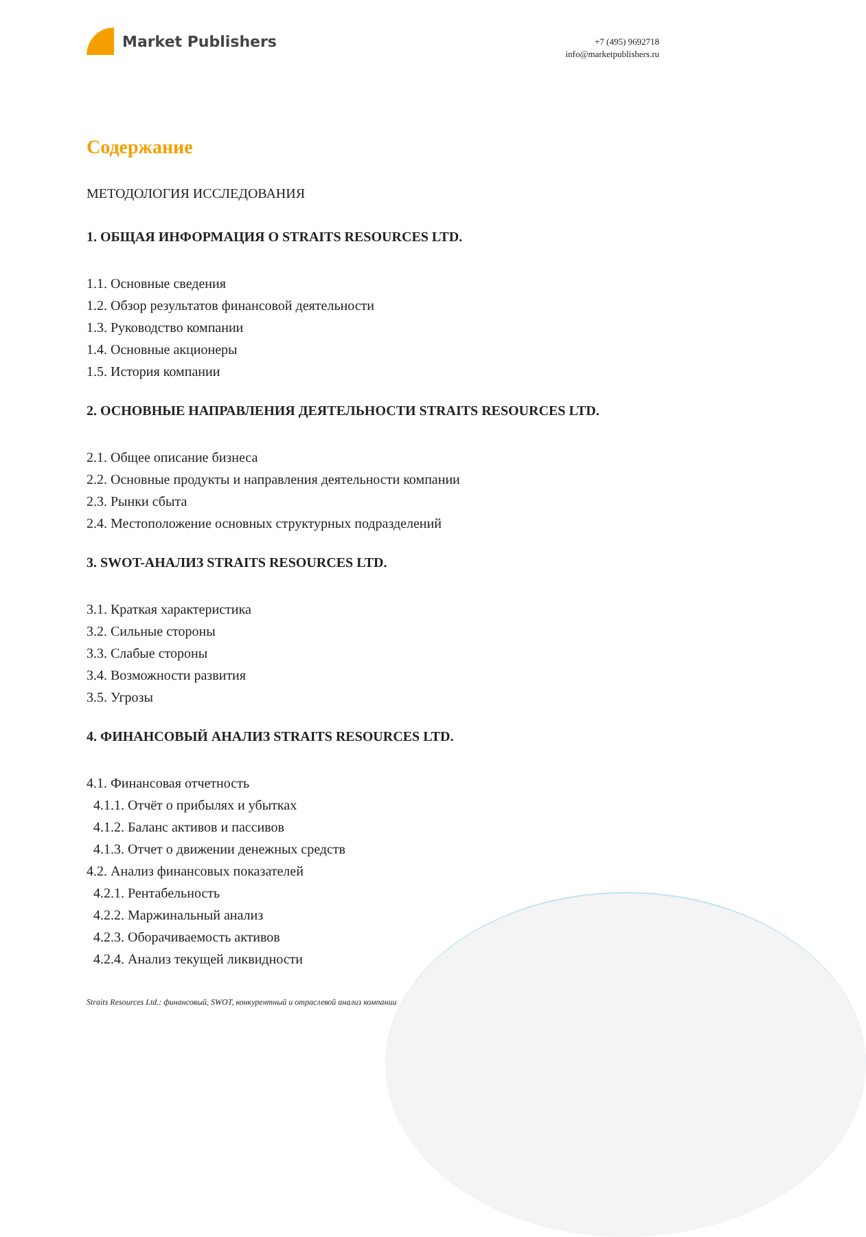Market Publishers
+7 (495) 9692718
info@marketpublishers.ru
Содержание
МЕТОДОЛОГИЯ ИССЛЕДОВАНИЯ
1. ОБЩАЯ ИНФОРМАЦИЯ О STRAITS RESOURCES LTD.
1.1. Основные сведения
1.2. Обзор результатов финансовой деятельности
1.3. Руководство компании
1.4. Основные акционеры
1.5. История компании
2. ОСНОВНЫЕ НАПРАВЛЕНИЯ ДЕЯТЕЛЬНОСТИ STRAITS RESOURCES LTD.
2.1. Общее описание бизнеса
2.2. Основные продукты и направления деятельности компании
2.3. Рынки сбыта
2.4. Местоположение основных структурных подразделений
3. SWOT-АНАЛИЗ STRAITS RESOURCES LTD.
3.1. Краткая характеристика
3.2. Сильные стороны
3.3. Слабые стороны
3.4. Возможности развития
3.5. Угрозы
4. ФИНАНСОВЫЙ АНАЛИЗ STRAITS RESOURCES LTD.
4.1. Финансовая отчетность
4.1.1. Отчёт о прибылях и убытках
4.1.2. Баланс активов и пассивов
4.1.3. Отчет о движении денежных средств
4.2. Анализ финансовых показателей
4.2.1. Рентабельность
4.2.2. Маржинальный анализ
4.2.3. Оборачиваемость активов
4.2.4. Анализ текущей ликвидности
Straits Resources Ltd.: финансовый, SWOT, конкурентный и отраслевой анализ компании